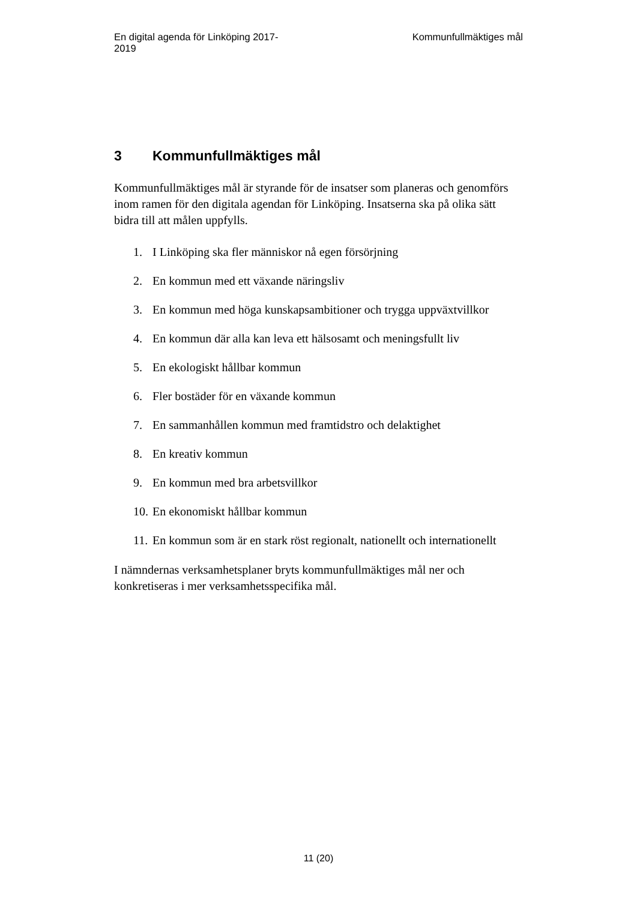En digital agenda för Linköping 2017-
2019
Kommunfullmäktiges mål
3 Kommunfullmäktiges mål
Kommunfullmäktiges mål är styrande för de insatser som planeras och genomförs inom ramen för den digitala agendan för Linköping. Insatserna ska på olika sätt bidra till att målen uppfylls.
1. I Linköping ska fler människor nå egen försörjning
2. En kommun med ett växande näringsliv
3. En kommun med höga kunskapsambitioner och trygga uppväxtvillkor
4. En kommun där alla kan leva ett hälsosamt och meningsfullt liv
5. En ekologiskt hållbar kommun
6. Fler bostäder för en växande kommun
7. En sammanhållen kommun med framtidstro och delaktighet
8. En kreativ kommun
9. En kommun med bra arbetsvillkor
10. En ekonomiskt hållbar kommun
11. En kommun som är en stark röst regionalt, nationellt och internationellt
I nämndernas verksamhetsplaner bryts kommunfullmäktiges mål ner och konkretiseras i mer verksamhetsspecifika mål.
11 (20)